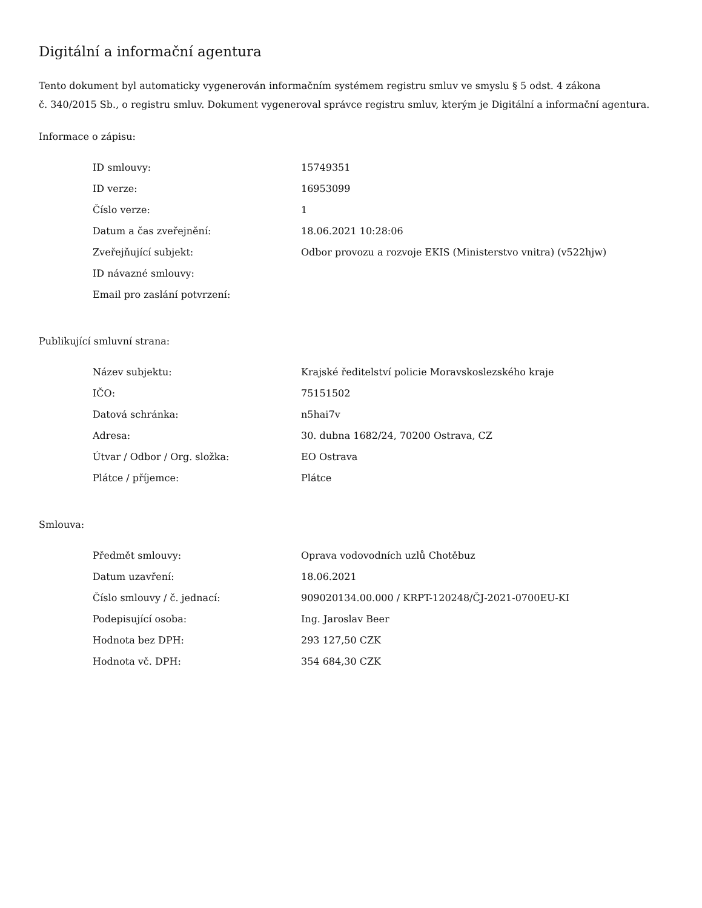Digitální a informační agentura
Tento dokument byl automaticky vygenerován informačním systémem registru smluv ve smyslu § 5 odst. 4 zákona
č. 340/2015 Sb., o registru smluv. Dokument vygeneroval správce registru smluv, kterým je Digitální a informační agentura.
Informace o zápisu:
| ID smlouvy: | 15749351 |
| ID verze: | 16953099 |
| Číslo verze: | 1 |
| Datum a čas zveřejnění: | 18.06.2021 10:28:06 |
| Zveřejňující subjekt: | Odbor provozu a rozvoje EKIS (Ministerstvo vnitra) (v522hjw) |
| ID návazné smlouvy: | |
| Email pro zaslání potvrzení: | |
Publikující smluvní strana:
| Název subjektu: | Krajské ředitelství policie Moravskoslezského kraje |
| IČO: | 75151502 |
| Datová schránka: | n5hai7v |
| Adresa: | 30. dubna 1682/24, 70200 Ostrava, CZ |
| Útvar / Odbor / Org. složka: | EO Ostrava |
| Plátce / příjemce: | Plátce |
Smlouva:
| Předmět smlouvy: | Oprava vodovodních uzlů Chotěbuz |
| Datum uzavření: | 18.06.2021 |
| Číslo smlouvy / č. jednací: | 909020134.00.000 / KRPT-120248/ČJ-2021-0700EU-KI |
| Podepisující osoba: | Ing. Jaroslav Beer |
| Hodnota bez DPH: | 293 127,50 CZK |
| Hodnota vč. DPH: | 354 684,30 CZK |